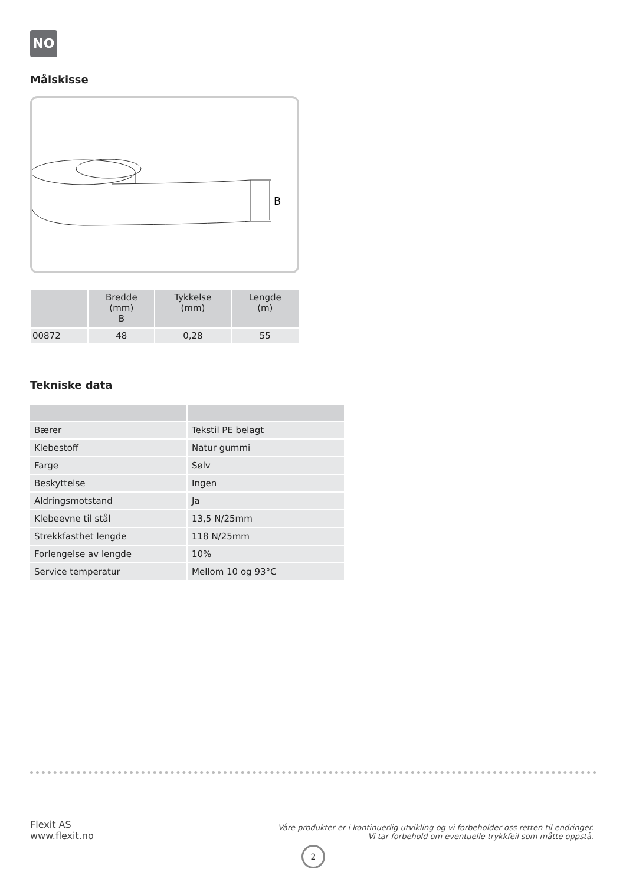NO
Målskisse
B
| | Bredde (mm) B | Tykkelse (mm) | Lengde (m) |
| --- | --- | --- | --- |
| 00872 | 48 | 0,28 | 55 |
Tekniske data
| Bærer | Tekstil PE belagt |
| Klebestoff | Natur gummi |
| Farge | Sølv |
| Beskyttelse | Ingen |
| Aldringsmotstand | Ja |
| Klebeevne til stål | 13,5 N/25mm |
| Strekkfasthet lengde | 118 N/25mm |
| Forlengelse av lengde | 10% |
| Service temperatur | Mellom 10 og 93°C |
Flexit AS
www.flexit.no
Våre produkter er i kontinuerlig utvikling og vi forbeholder oss retten til endringer.
Vi tar forbehold om eventuelle trykkfeil som måtte oppstå.
2